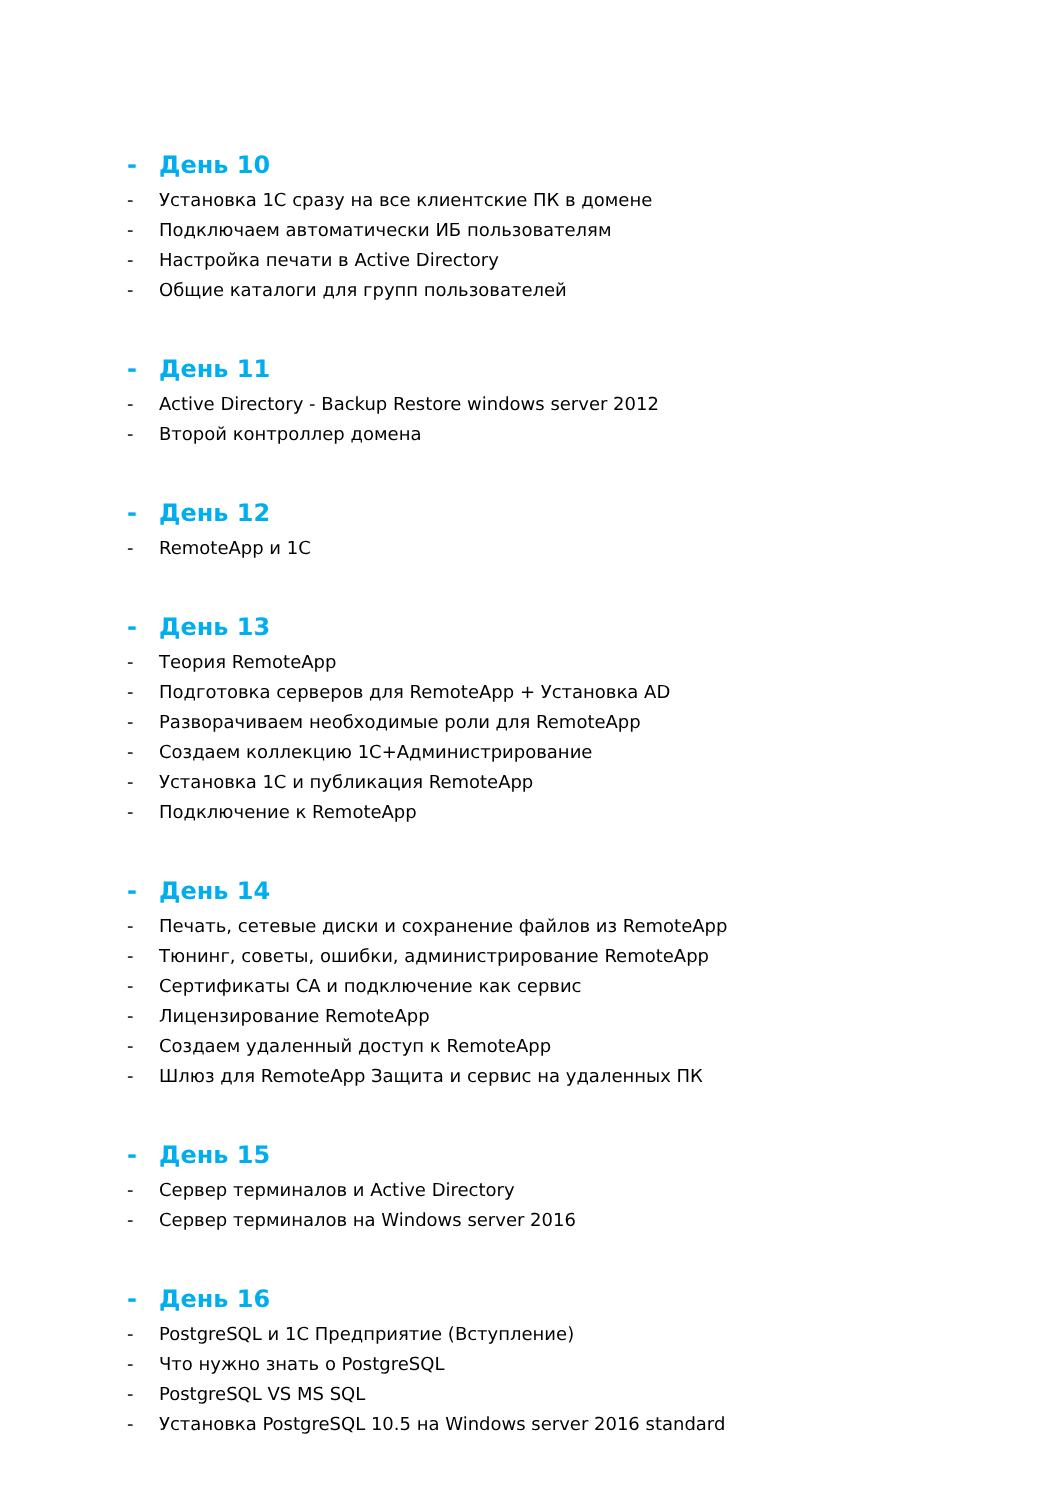- День 10
- Установка 1С сразу на все клиентские ПК в домене
- Подключаем автоматически ИБ пользователям
- Настройка печати в Active Directory
- Общие каталоги для групп пользователей
- День 11
- Active Directory - Backup Restore windows server 2012
- Второй контроллер домена
- День 12
- RemoteApp и 1С
- День 13
- Теория RemoteApp
- Подготовка серверов для RemoteApp + Установка AD
- Разворачиваем необходимые роли для RemoteApp
- Создаем коллекцию 1С+Администрирование
- Установка 1С и публикация RemoteApp
- Подключение к RemoteApp
- День 14
- Печать, сетевые диски и сохранение файлов из RemoteApp
- Тюнинг, советы, ошибки, администрирование RemoteApp
- Сертификаты CA и подключение как сервис
- Лицензирование RemoteApp
- Создаем удаленный доступ к RemoteApp
- Шлюз для RemoteApp Защита и сервис на удаленных ПК
- День 15
- Сервер терминалов и Active Directory
- Сервер терминалов на Windows server 2016
- День 16
- PostgreSQL и 1С Предприятие (Вступление)
- Что нужно знать о PostgreSQL
- PostgreSQL VS MS SQL
- Установка PostgreSQL 10.5 на Windows server 2016 standard